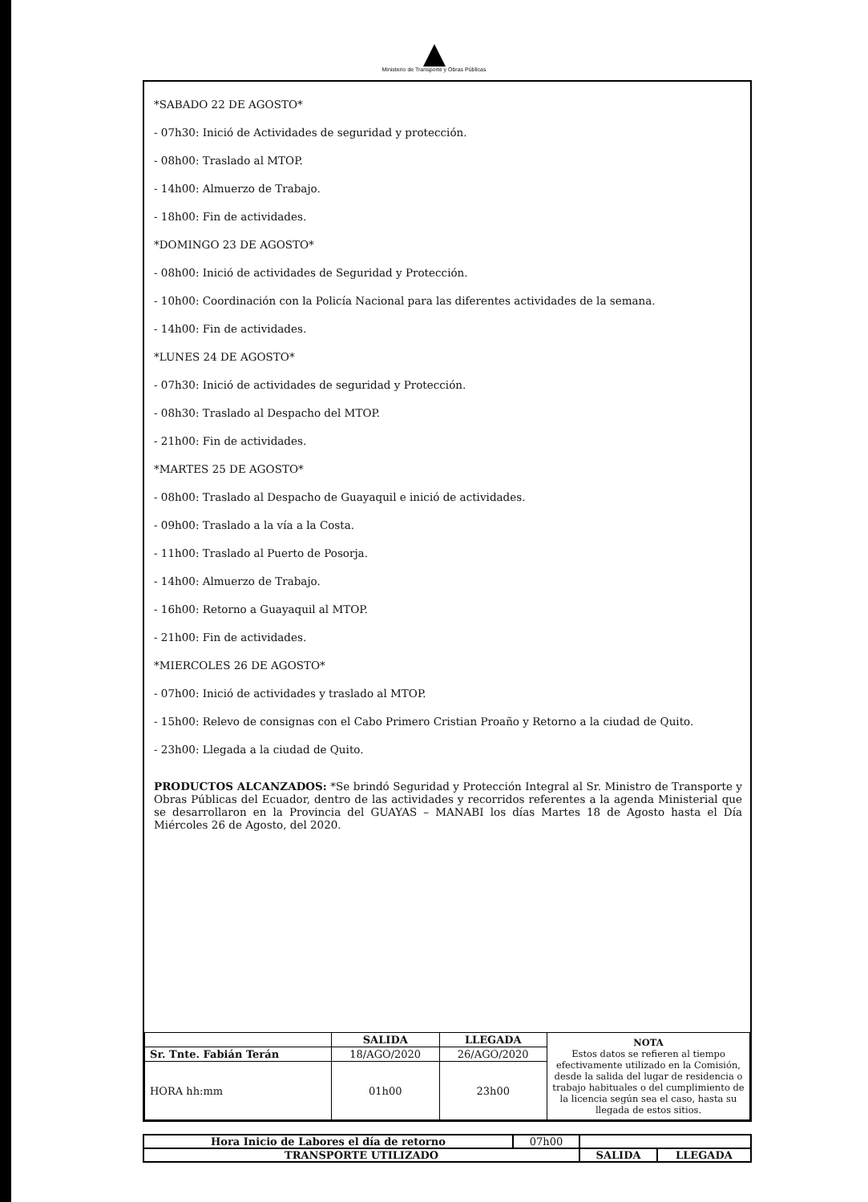Ministerio de Transporte y Obras Públicas
*SABADO 22 DE AGOSTO*
- 07h30: Inició de Actividades de seguridad y protección.
- 08h00: Traslado al MTOP.
- 14h00: Almuerzo de Trabajo.
- 18h00: Fin de actividades.
*DOMINGO 23 DE AGOSTO*
- 08h00: Inició de actividades de Seguridad y Protección.
- 10h00: Coordinación con la Policía Nacional para las diferentes actividades de la semana.
- 14h00: Fin de actividades.
*LUNES 24 DE AGOSTO*
- 07h30: Inició de actividades de seguridad y Protección.
- 08h30: Traslado al Despacho del MTOP.
- 21h00: Fin de actividades.
*MARTES 25 DE AGOSTO*
- 08h00: Traslado al Despacho de Guayaquil e inició de actividades.
- 09h00: Traslado a la vía a la Costa.
- 11h00: Traslado al Puerto de Posorja.
- 14h00: Almuerzo de Trabajo.
- 16h00: Retorno a Guayaquil al MTOP.
- 21h00: Fin de actividades.
*MIERCOLES 26 DE AGOSTO*
- 07h00: Inició de actividades y traslado al MTOP.
- 15h00: Relevo de consignas con el Cabo Primero Cristian Proaño y Retorno a la ciudad de Quito.
- 23h00: Llegada a la ciudad de Quito.
PRODUCTOS ALCANZADOS: *Se brindó Seguridad y Protección Integral al Sr. Ministro de Transporte y Obras Públicas del Ecuador, dentro de las actividades y recorridos referentes a la agenda Ministerial que se desarrollaron en la Provincia del GUAYAS – MANABI los días Martes 18 de Agosto hasta el Día Miércoles 26 de Agosto, del 2020.
| | SALIDA | LLEGADA | NOTA Estos datos se refieren al tiempo efectivamente utilizado en la Comisión, desde la salida del lugar de residencia o trabajo habituales o del cumplimiento de la licencia según sea el caso, hasta su llegada de estos sitios. |
| Sr. Tnte. Fabián Terán | 18/AGO/2020 | 26/AGO/2020 | |
| HORA hh:mm | 01h00 | 23h00 | |
| Hora Inicio de Labores el día de retorno | 07h00 | | |
| TRANSPORTE UTILIZADO | | SALIDA | LLEGADA |